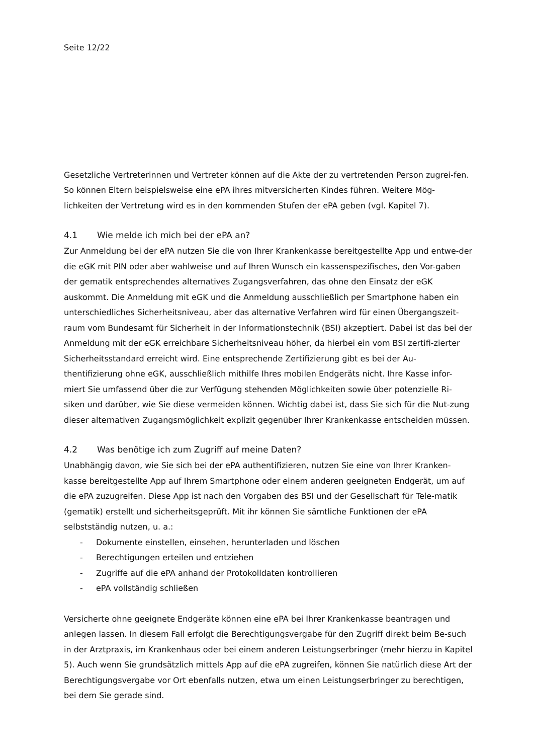Seite 12/22
Gesetzliche Vertreterinnen und Vertreter können auf die Akte der zu vertretenden Person zugrei-fen. So können Eltern beispielsweise eine ePA ihres mitversicherten Kindes führen. Weitere Mög-lichkeiten der Vertretung wird es in den kommenden Stufen der ePA geben (vgl. Kapitel 7).
4.1 Wie melde ich mich bei der ePA an?
Zur Anmeldung bei der ePA nutzen Sie die von Ihrer Krankenkasse bereitgestellte App und entwe-der die eGK mit PIN oder aber wahlweise und auf Ihren Wunsch ein kassenspezifisches, den Vor-gaben der gematik entsprechendes alternatives Zugangsverfahren, das ohne den Einsatz der eGK auskommt. Die Anmeldung mit eGK und die Anmeldung ausschließlich per Smartphone haben ein unterschiedliches Sicherheitsniveau, aber das alternative Verfahren wird für einen Übergangszeit-raum vom Bundesamt für Sicherheit in der Informationstechnik (BSI) akzeptiert. Dabei ist das bei der Anmeldung mit der eGK erreichbare Sicherheitsniveau höher, da hierbei ein vom BSI zertifi-zierter Sicherheitsstandard erreicht wird. Eine entsprechende Zertifizierung gibt es bei der Au-thentifizierung ohne eGK, ausschließlich mithilfe Ihres mobilen Endgeräts nicht. Ihre Kasse infor-miert Sie umfassend über die zur Verfügung stehenden Möglichkeiten sowie über potenzielle Ri-siken und darüber, wie Sie diese vermeiden können. Wichtig dabei ist, dass Sie sich für die Nut-zung dieser alternativen Zugangsmöglichkeit explizit gegenüber Ihrer Krankenkasse entscheiden müssen.
4.2 Was benötige ich zum Zugriff auf meine Daten?
Unabhängig davon, wie Sie sich bei der ePA authentifizieren, nutzen Sie eine von Ihrer Kranken-kasse bereitgestellte App auf Ihrem Smartphone oder einem anderen geeigneten Endgerät, um auf die ePA zuzugreifen. Diese App ist nach den Vorgaben des BSI und der Gesellschaft für Tele-matik (gematik) erstellt und sicherheitsgeprüft. Mit ihr können Sie sämtliche Funktionen der ePA selbstständig nutzen, u. a.:
- Dokumente einstellen, einsehen, herunterladen und löschen
- Berechtigungen erteilen und entziehen
- Zugriffe auf die ePA anhand der Protokolldaten kontrollieren
- ePA vollständig schließen
Versicherte ohne geeignete Endgeräte können eine ePA bei Ihrer Krankenkasse beantragen und anlegen lassen. In diesem Fall erfolgt die Berechtigungsvergabe für den Zugriff direkt beim Be-such in der Arztpraxis, im Krankenhaus oder bei einem anderen Leistungserbringer (mehr hierzu in Kapitel 5). Auch wenn Sie grundsätzlich mittels App auf die ePA zugreifen, können Sie natürlich diese Art der Berechtigungsvergabe vor Ort ebenfalls nutzen, etwa um einen Leistungserbringer zu berechtigen, bei dem Sie gerade sind.